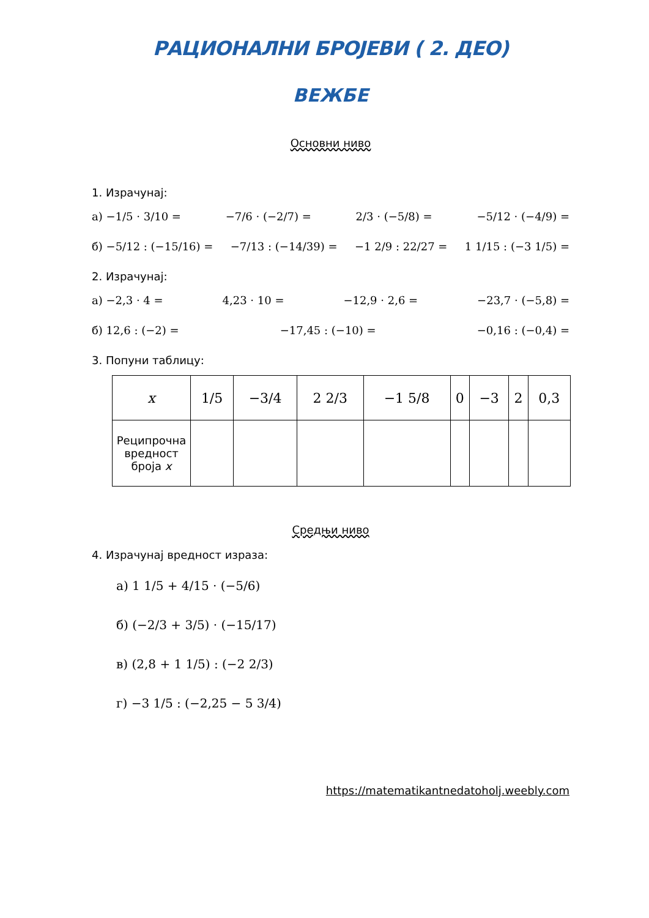РАЦИОНАЛНИ БРОЈЕВИ ( 2. ДЕО)
ВЕЖБЕ
Основни ниво
1. Израчунај:
а) −1/5 · 3/10 = −7/6 · (−2/7) = 2/3 · (−5/8) = −5/12 · (−4/9) =
б) −5/12 : (−15/16) = −7/13 : (−14/39) = −1 2/9 : 22/27 = 1 1/15 : (−3 1/5) =
2. Израчунај:
а) −2,3 · 4 = 4,23 · 10 = −12,9 · 2,6 = −23,7 · (−5,8) =
б) 12,6 : (−2) = −17,45 : (−10) = −0,16 : (−0,4) =
3. Попуни таблицу:
| x | 1/5 | −3/4 | 2 2/3 | −1 5/8 | 0 | −3 | 2 | 0,3 |
| Реципрочна вредност броја x | | | | | | | | |
Средњи ниво
4. Израчунај вредност израза:
а) 1 1/5 + 4/15 · (−5/6)
б) (−2/3 + 3/5) · (−15/17)
в) (2,8 + 1 1/5) : (−2 2/3)
г) −3 1/5 : (−2,25 − 5 3/4)
https://matematikantnedatoholj.weebly.com